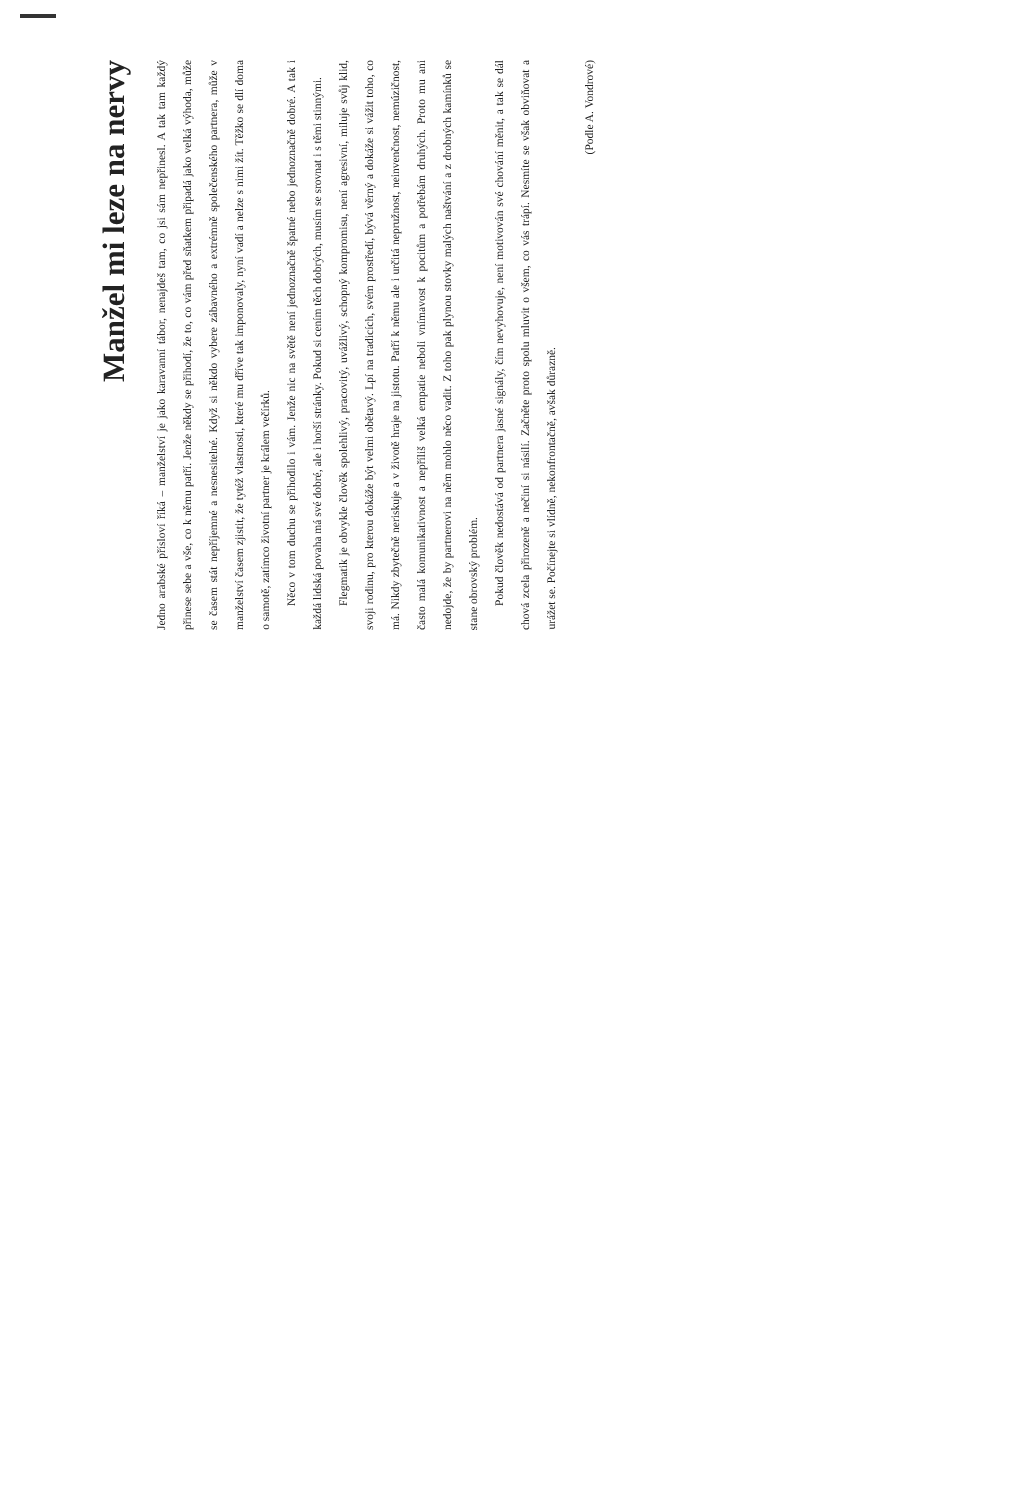Manžel mi leze na nervy
Jedno arabské přísloví říká – manželství je jako karavanní tábor, nenajdeš tam, co jsi sám nepřinesl. A tak tam každý přinese sebe a vše, co k němu patří. Jenže někdy se přihodí, že to, co vám před sňatkem připadá jako velká výhoda, může se časem stát nepříjemné a nesnesitelné. Když si někdo vybere zábavného a extrémně společenského partnera, může v manželství časem zjistit, že tytéž vlastnosti, které mu dříve tak imponovaly, nyní vadí a nelze s nimi žít. Těžko se dlí doma o samotě, zatímco životní partner je králem večírků.
Něco v tom duchu se přihodilo i vám. Jenže nic na světě není jednoznačně špatné nebo jednoznačně dobré. A tak i každá lidská povaha má své dobré, ale i horší stránky. Pokud si cením těch dobrých, musím se srovnat i s těmi stinnými.
Flegmatik je obvykle člověk spolehlivý, pracovitý, uvážlivý, schopný kompromisu, není agresivní, miluje svůj klid, svoji rodinu, pro kterou dokáže být velmi obětavý. Lpí na tradicích, svém prostředí, bývá věrný a dokáže si vážit toho, co má. Nikdy zbytečně neriskuje a v životě hraje na jistotu. Patří k němu ale i určitá nepružnost, neinvenčnost, nemúzičnost, často malá komunikativnost a nepříliš velká empatie neboli vnímavost k pocitům a potřebám druhých. Proto mu ani nedojde, že by partnerovi na něm mohlo něco vadit. Z toho pak plynou stovky malých naštvání a z drobných kamínků se stane obrovský problém.
Pokud člověk nedostává od partnera jasné signály, čím nevyhovuje, není motivován své chování měnit, a tak se dál chová zcela přirozeně a nečiní si násilí. Začněte proto spolu mluvit o všem, co vás trápí. Nesmíte se však obviňovat a urážet se. Počínejte si vlídně, nekonfrontačně, avšak důrazně.
(Podle A. Vondrové)